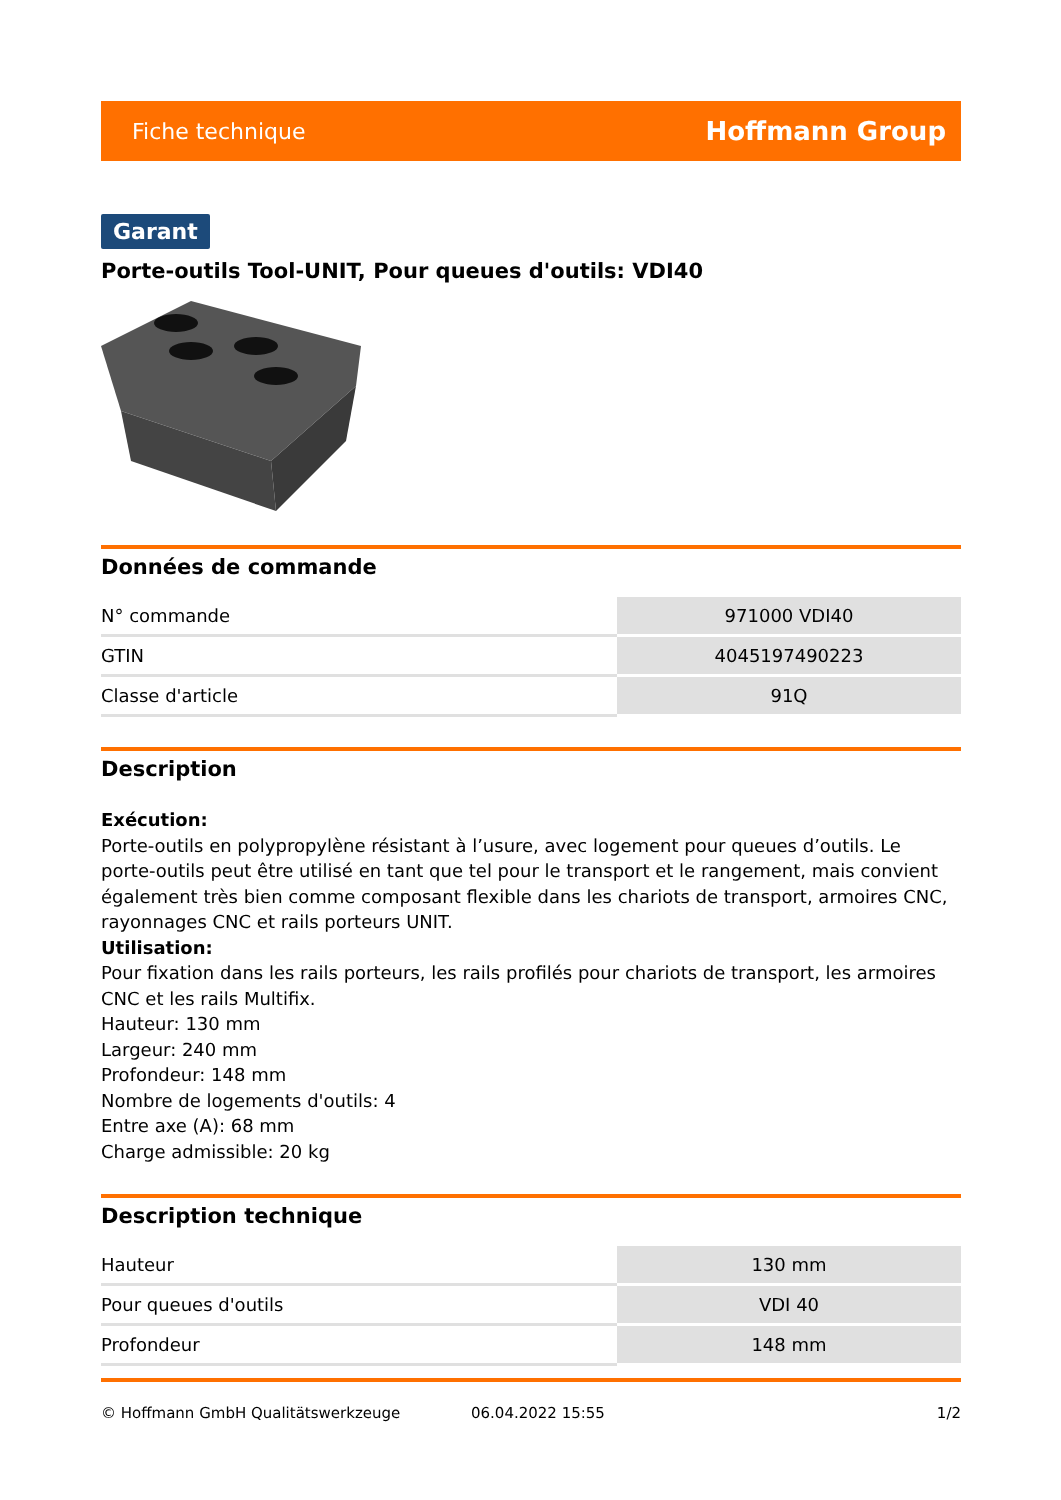Fiche technique Hoffmann Group
Garant
Porte-outils Tool-UNIT, Pour queues d'outils: VDI40
Données de commande
| N° commande | 971000 VDI40 |
| GTIN | 4045197490223 |
| Classe d'article | 91Q |
Description
Exécution:
Porte-outils en polypropylène résistant à l’usure, avec logement pour queues d’outils. Le porte-outils peut être utilisé en tant que tel pour le transport et le rangement, mais convient également très bien comme composant flexible dans les chariots de transport, armoires CNC, rayonnages CNC et rails porteurs UNIT.
Utilisation:
Pour fixation dans les rails porteurs, les rails profilés pour chariots de transport, les armoires CNC et les rails Multifix.
Hauteur: 130 mm
Largeur: 240 mm
Profondeur: 148 mm
Nombre de logements d'outils: 4
Entre axe (A): 68 mm
Charge admissible: 20 kg
Description technique
| Hauteur | 130 mm |
| Pour queues d'outils | VDI 40 |
| Profondeur | 148 mm |
© Hoffmann GmbH Qualitätswerkzeuge 06.04.2022 15:55 1/2